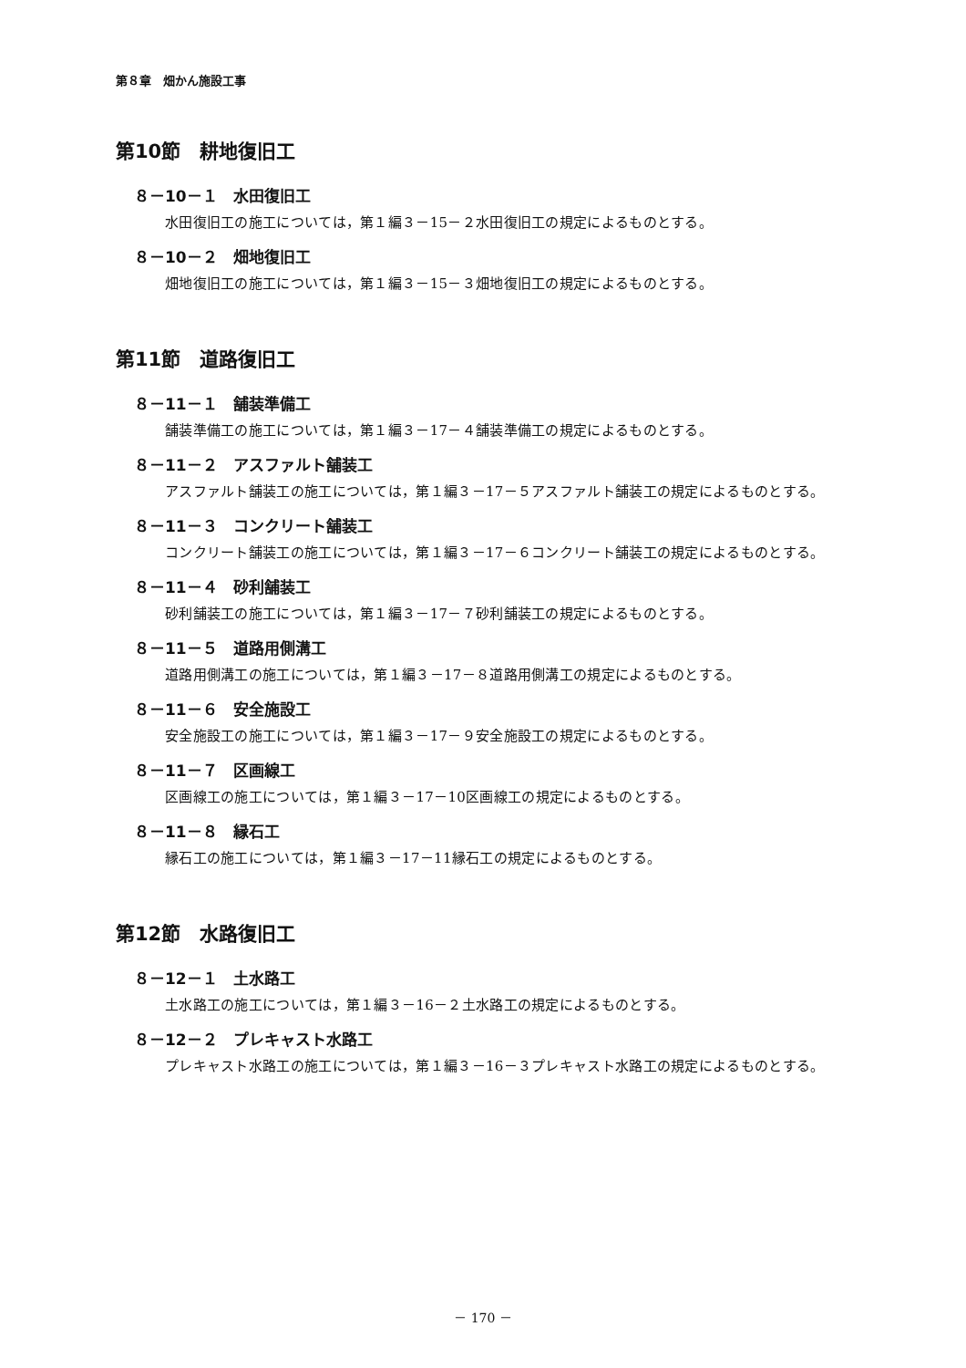第８章　畑かん施設工事
第10節　耕地復旧工
８－10－１　水田復旧工
水田復旧工の施工については，第１編３－15－２水田復旧工の規定によるものとする。
８－10－２　畑地復旧工
畑地復旧工の施工については，第１編３－15－３畑地復旧工の規定によるものとする。
第11節　道路復旧工
８－11－１　舗装準備工
舗装準備工の施工については，第１編３－17－４舗装準備工の規定によるものとする。
８－11－２　アスファルト舗装工
アスファルト舗装工の施工については，第１編３－17－５アスファルト舗装工の規定によるものとする。
８－11－３　コンクリート舗装工
コンクリート舗装工の施工については，第１編３－17－６コンクリート舗装工の規定によるものとする。
８－11－４　砂利舗装工
砂利舗装工の施工については，第１編３－17－７砂利舗装工の規定によるものとする。
８－11－５　道路用側溝工
道路用側溝工の施工については，第１編３－17－８道路用側溝工の規定によるものとする。
８－11－６　安全施設工
安全施設工の施工については，第１編３－17－９安全施設工の規定によるものとする。
８－11－７　区画線工
区画線工の施工については，第１編３－17－10区画線工の規定によるものとする。
８－11－８　縁石工
縁石工の施工については，第１編３－17－11縁石工の規定によるものとする。
第12節　水路復旧工
８－12－１　土水路工
土水路工の施工については，第１編３－16－２土水路工の規定によるものとする。
８－12－２　プレキャスト水路工
プレキャスト水路工の施工については，第１編３－16－３プレキャスト水路工の規定によるものとする。
－ 170 －